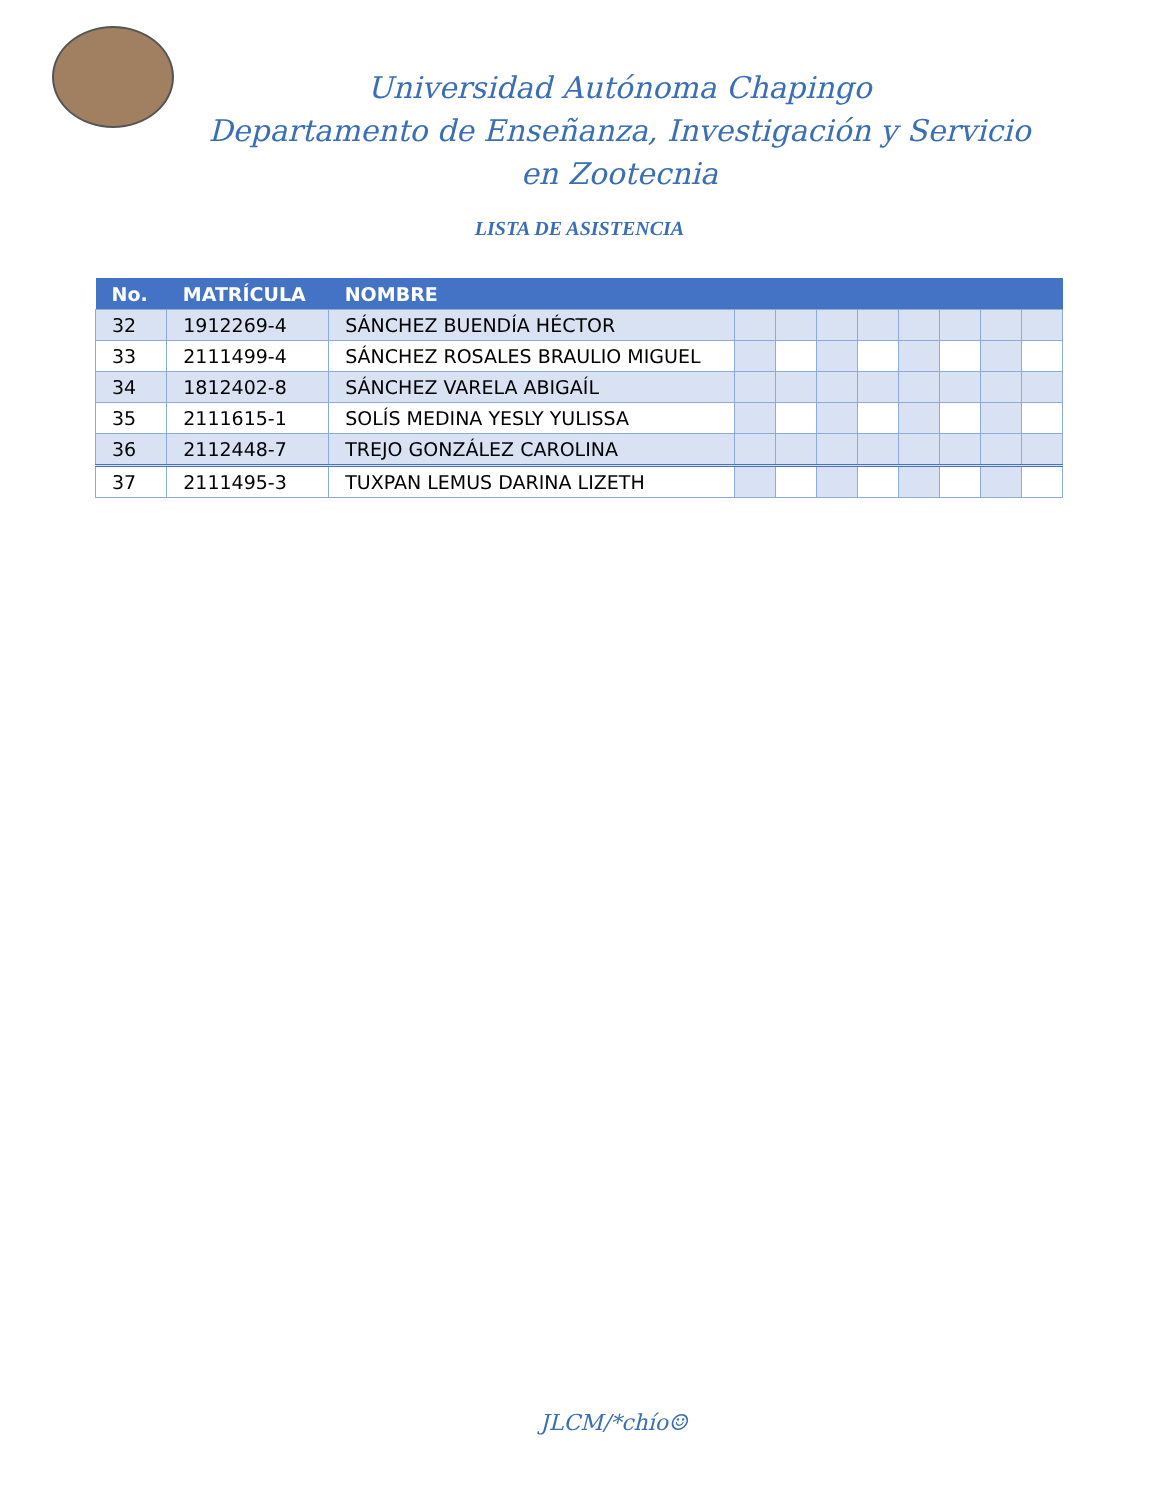Universidad Autónoma Chapingo
Departamento de Enseñanza, Investigación y Servicio
en Zootecnia
LISTA DE ASISTENCIA
| No. | MATRÍCULA | NOMBRE | | | | | | | | |
| --- | --- | --- | --- | --- | --- | --- | --- | --- | --- | --- |
| 32 | 1912269-4 | SÁNCHEZ BUENDÍA HÉCTOR | | | | | | | | |
| 33 | 2111499-4 | SÁNCHEZ ROSALES BRAULIO MIGUEL | | | | | | | | |
| 34 | 1812402-8 | SÁNCHEZ VARELA ABIGAÍL | | | | | | | | |
| 35 | 2111615-1 | SOLÍS MEDINA YESLY YULISSA | | | | | | | | |
| 36 | 2112448-7 | TREJO GONZÁLEZ CAROLINA | | | | | | | | |
| 37 | 2111495-3 | TUXPAN LEMUS DARINA LIZETH | | | | | | | | |
JLCM/*chío☺